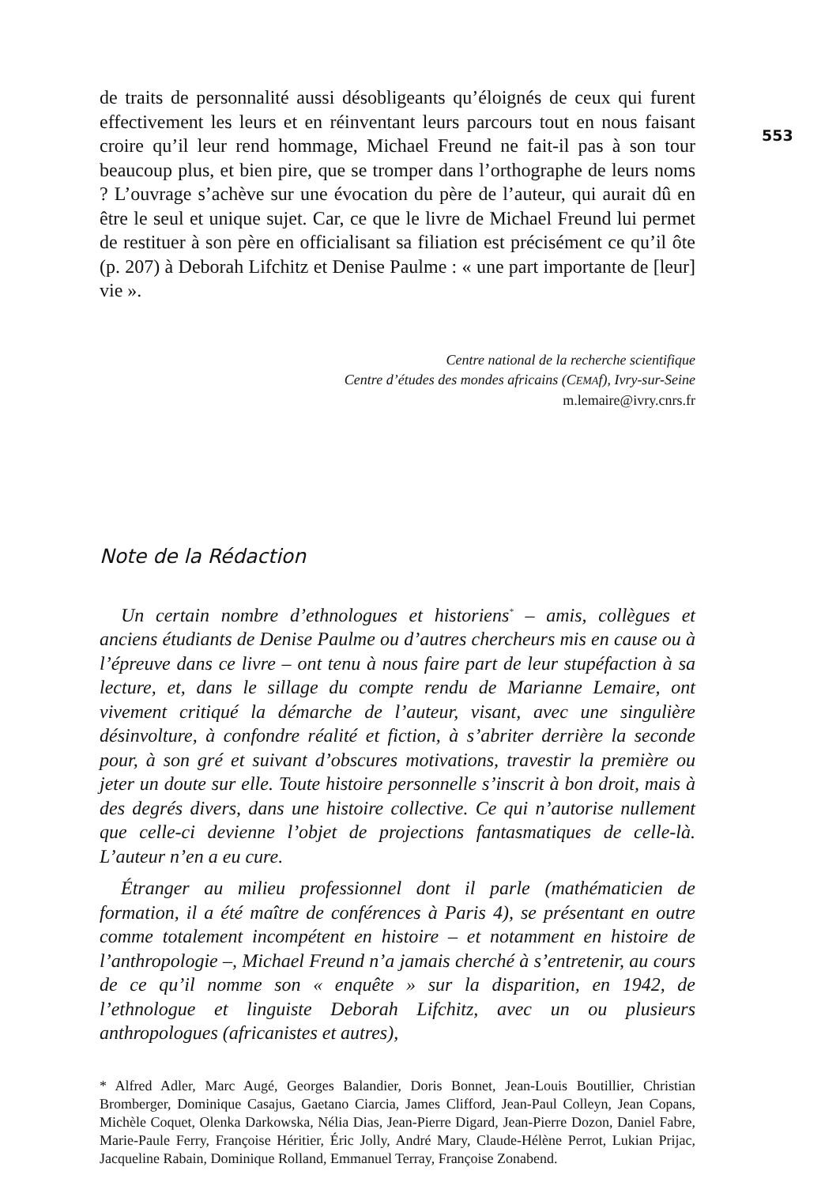553
de traits de personnalité aussi désobligeants qu’éloignés de ceux qui furent effectivement les leurs et en réinventant leurs parcours tout en nous faisant croire qu’il leur rend hommage, Michael Freund ne fait-il pas à son tour beaucoup plus, et bien pire, que se tromper dans l’orthographe de leurs noms ? L’ouvrage s’achève sur une évocation du père de l’auteur, qui aurait dû en être le seul et unique sujet. Car, ce que le livre de Michael Freund lui permet de restituer à son père en officialisant sa filiation est précisément ce qu’il ôte (p. 207) à Deborah Lifchitz et Denise Paulme : « une part importante de [leur] vie ».
Centre national de la recherche scientifique
Centre d’études des mondes africains (CEMAf), Ivry-sur-Seine
m.lemaire@ivry.cnrs.fr
Note de la Rédaction
Un certain nombre d’ethnologues et historiens<sup>*</sup> – amis, collègues et anciens étudiants de Denise Paulme ou d’autres chercheurs mis en cause ou à l’épreuve dans ce livre – ont tenu à nous faire part de leur stupéfaction à sa lecture, et, dans le sillage du compte rendu de Marianne Lemaire, ont vivement critiqué la démarche de l’auteur, visant, avec une singulière désinvolture, à confondre réalité et fiction, à s’abriter derrière la seconde pour, à son gré et suivant d’obscures motivations, travestir la première ou jeter un doute sur elle. Toute histoire personnelle s’inscrit à bon droit, mais à des degrés divers, dans une histoire collective. Ce qui n’autorise nullement que celle-ci devienne l’objet de projections fantasmatiques de celle-là. L’auteur n’en a eu cure.
Étranger au milieu professionnel dont il parle (mathématicien de formation, il a été maître de conférences à Paris 4), se présentant en outre comme totalement incompétent en histoire – et notamment en histoire de l’anthropologie –, Michael Freund n’a jamais cherché à s’entretenir, au cours de ce qu’il nomme son « enquête » sur la disparition, en 1942, de l’ethnologue et linguiste Deborah Lifchitz, avec un ou plusieurs anthropologues (africanistes et autres),
* Alfred Adler, Marc Augé, Georges Balandier, Doris Bonnet, Jean-Louis Boutillier, Christian Bromberger, Dominique Casajus, Gaetano Ciarcia, James Clifford, Jean-Paul Colleyn, Jean Copans, Michèle Coquet, Olenka Darkowska, Nélia Dias, Jean-Pierre Digard, Jean-Pierre Dozon, Daniel Fabre, Marie-Paule Ferry, Françoise Héritier, Éric Jolly, André Mary, Claude-Hélène Perrot, Lukian Prijac, Jacqueline Rabain, Dominique Rolland, Emmanuel Terray, Françoise Zonabend.